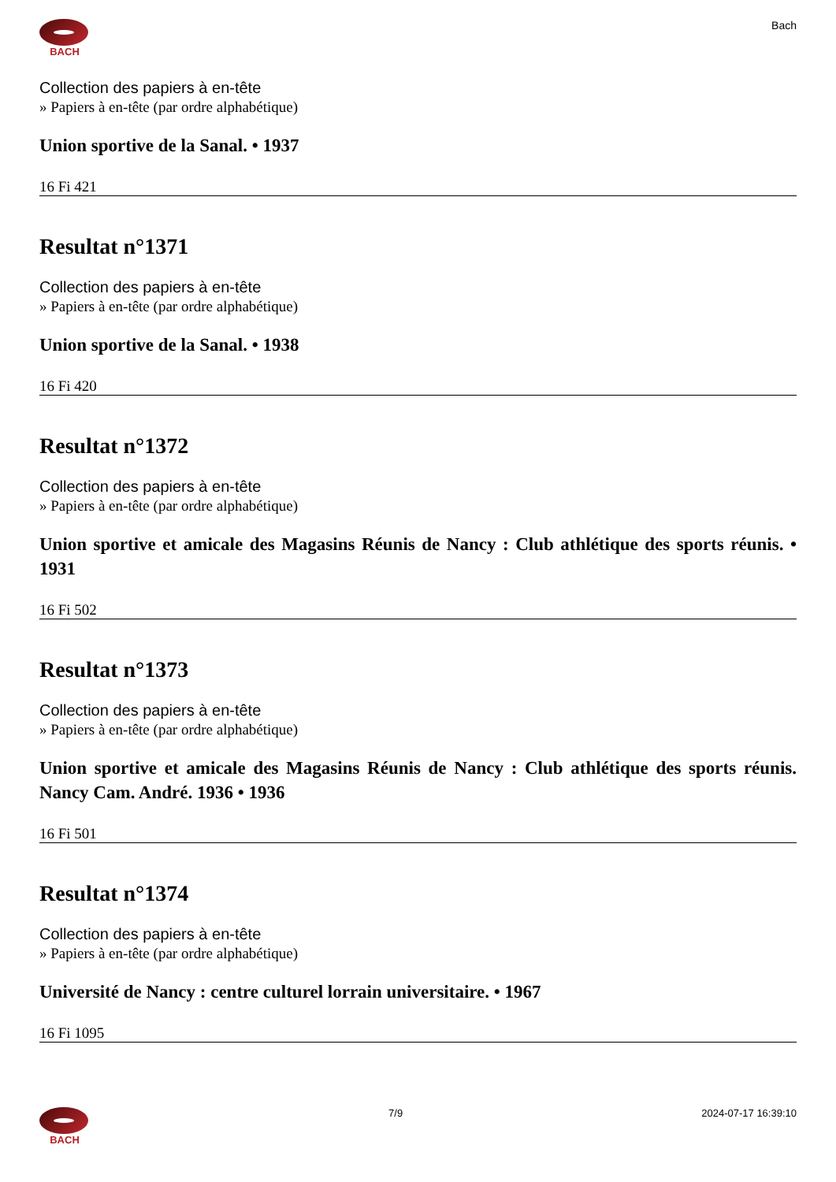BACH Bach
Collection des papiers à en-tête
» Papiers à en-tête (par ordre alphabétique)
Union sportive de la Sanal. • 1937
16 Fi 421
Resultat n°1371
Collection des papiers à en-tête
» Papiers à en-tête (par ordre alphabétique)
Union sportive de la Sanal. • 1938
16 Fi 420
Resultat n°1372
Collection des papiers à en-tête
» Papiers à en-tête (par ordre alphabétique)
Union sportive et amicale des Magasins Réunis de Nancy : Club athlétique des sports réunis. • 1931
16 Fi 502
Resultat n°1373
Collection des papiers à en-tête
» Papiers à en-tête (par ordre alphabétique)
Union sportive et amicale des Magasins Réunis de Nancy : Club athlétique des sports réunis. Nancy Cam. André. 1936 • 1936
16 Fi 501
Resultat n°1374
Collection des papiers à en-tête
» Papiers à en-tête (par ordre alphabétique)
Université de Nancy : centre culturel lorrain universitaire. • 1967
16 Fi 1095
BACH 7/9 2024-07-17 16:39:10